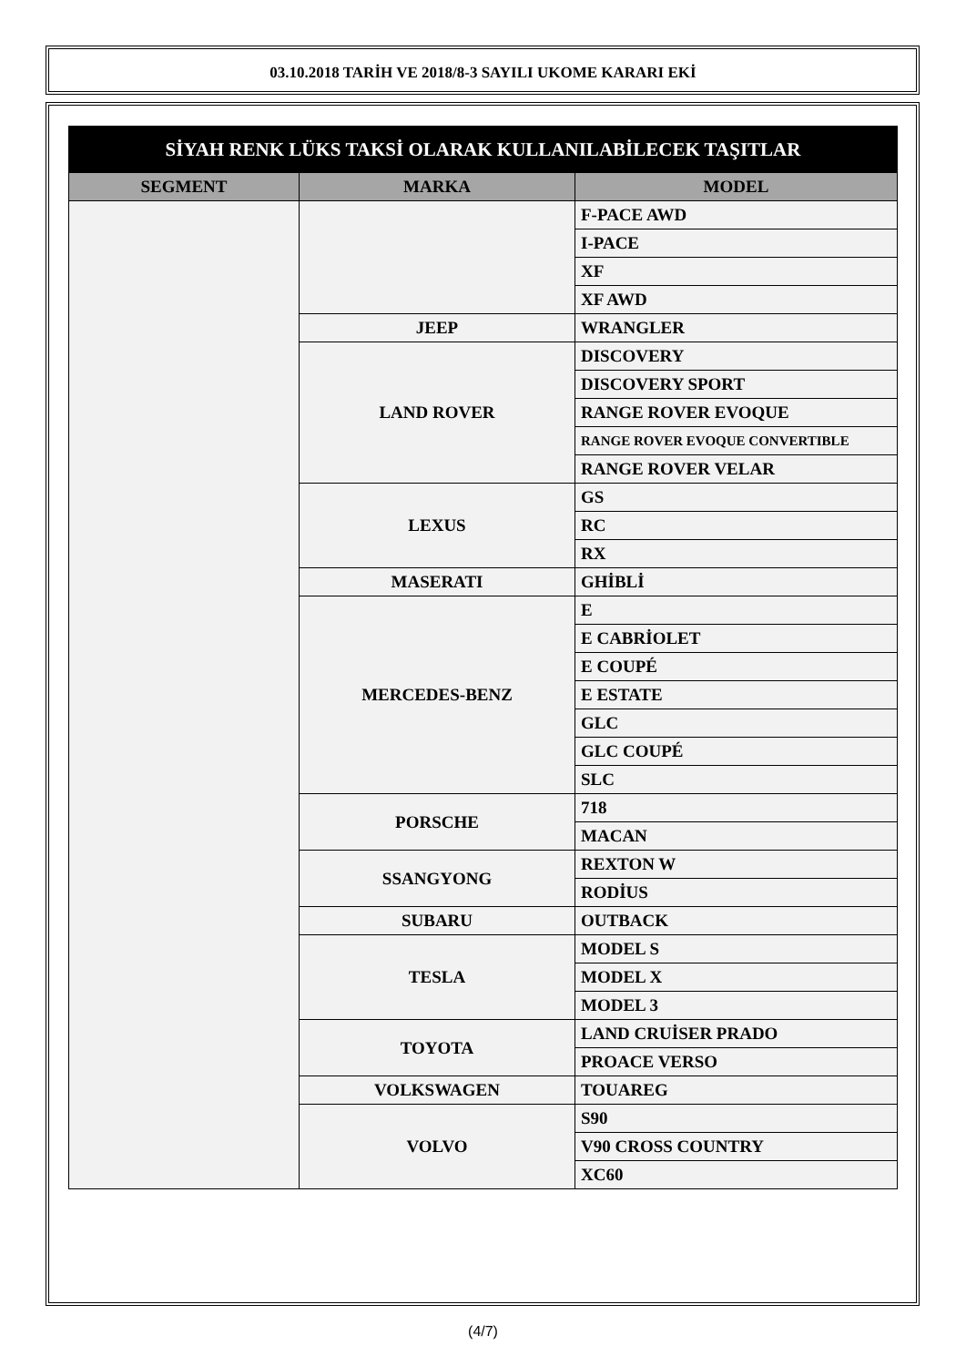03.10.2018 TARİH VE 2018/8-3 SAYILI UKOME KARARI EKİ
| SİYAH RENK LÜKS TAKSİ OLARAK KULLANILABİLECEK TAŞITLAR | | |
| --- | --- | --- |
| SEGMENT | MARKA | MODEL |
| | | F-PACE AWD |
| | | I-PACE |
| | | XF |
| | | XF AWD |
| | JEEP | WRANGLER |
| | LAND ROVER | DISCOVERY |
| | | DISCOVERY SPORT |
| | | RANGE ROVER EVOQUE |
| | | RANGE ROVER EVOQUE CONVERTIBLE |
| | | RANGE ROVER VELAR |
| | LEXUS | GS |
| | | RC |
| | | RX |
| | MASERATI | GHİBLİ |
| | MERCEDES-BENZ | E |
| | | E CABRİOLET |
| | | E COUPÉ |
| | | E ESTATE |
| | | GLC |
| | | GLC COUPÉ |
| | | SLC |
| | PORSCHE | 718 |
| | | MACAN |
| | SSANGYONG | REXTON W |
| | | RODİUS |
| | SUBARU | OUTBACK |
| | TESLA | MODEL S |
| | | MODEL X |
| | | MODEL 3 |
| | TOYOTA | LAND CRUİSER PRADO |
| | | PROACE VERSO |
| | VOLKSWAGEN | TOUAREG |
| | VOLVO | S90 |
| | | V90 CROSS COUNTRY |
| | | XC60 |
(4/7)